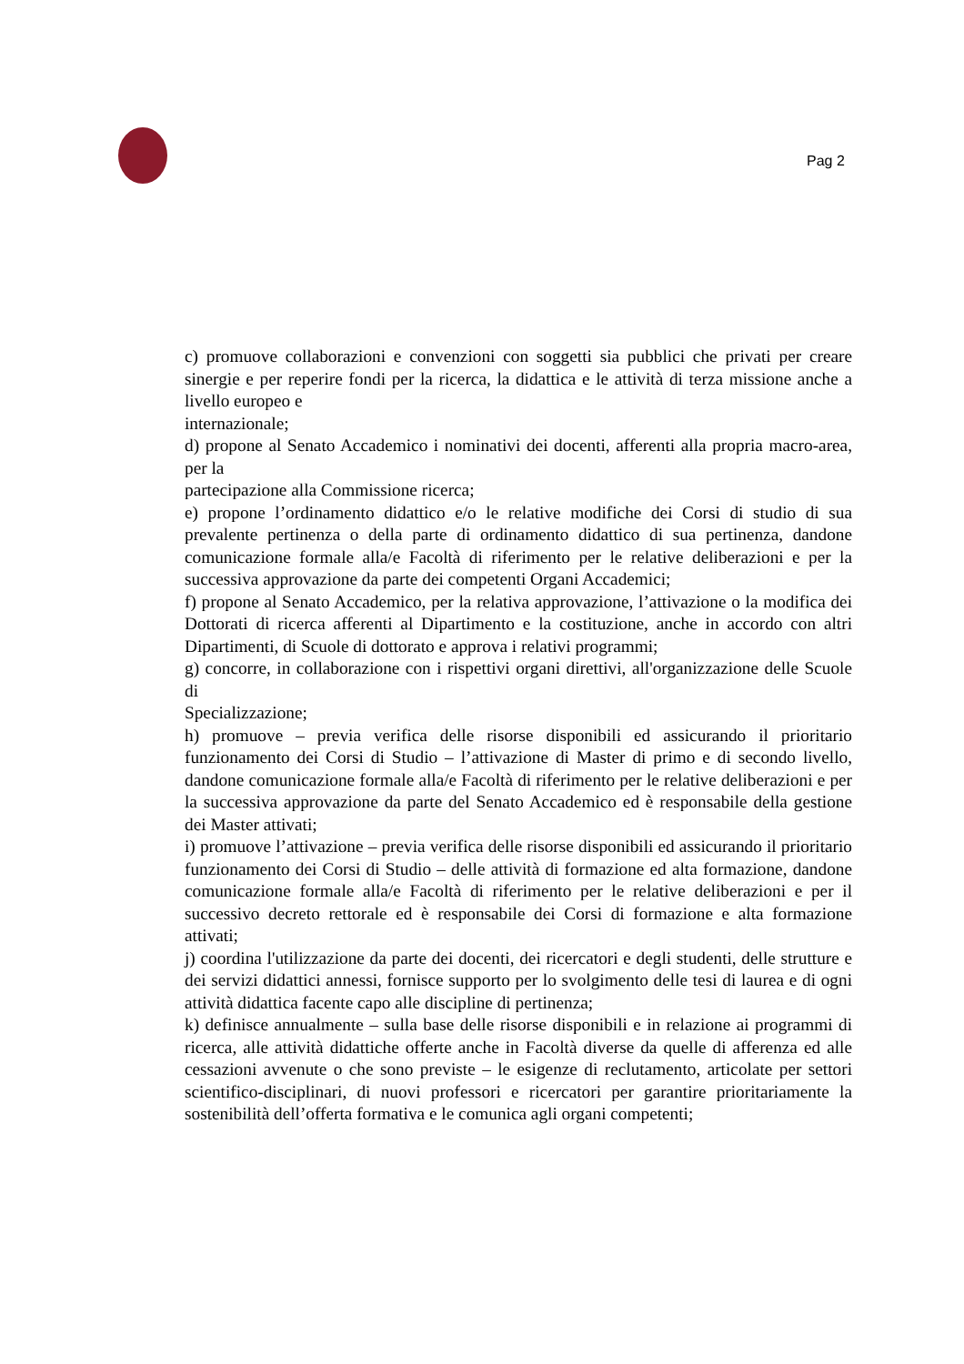Pag 2
c) promuove collaborazioni e convenzioni con soggetti sia pubblici che privati per creare sinergie e per reperire fondi per la ricerca, la didattica e le attività di terza missione anche a livello europeo e
internazionale;
d) propone al Senato Accademico i nominativi dei docenti, afferenti alla propria macro-area, per la
partecipazione alla Commissione ricerca;
e) propone l’ordinamento didattico e/o le relative modifiche dei Corsi di studio di sua prevalente pertinenza o della parte di ordinamento didattico di sua pertinenza, dandone comunicazione formale alla/e Facoltà di riferimento per le relative deliberazioni e per la successiva approvazione da parte dei competenti Organi Accademici;
f) propone al Senato Accademico, per la relativa approvazione, l’attivazione o la modifica dei Dottorati di ricerca afferenti al Dipartimento e la costituzione, anche in accordo con altri Dipartimenti, di Scuole di dottorato e approva i relativi programmi;
g) concorre, in collaborazione con i rispettivi organi direttivi, all'organizzazione delle Scuole di
Specializzazione;
h) promuove – previa verifica delle risorse disponibili ed assicurando il prioritario funzionamento dei Corsi di Studio – l’attivazione di Master di primo e di secondo livello, dandone comunicazione formale alla/e Facoltà di riferimento per le relative deliberazioni e per la successiva approvazione da parte del Senato Accademico ed è responsabile della gestione dei Master attivati;
i) promuove l’attivazione – previa verifica delle risorse disponibili ed assicurando il prioritario funzionamento dei Corsi di Studio – delle attività di formazione ed alta formazione, dandone comunicazione formale alla/e Facoltà di riferimento per le relative deliberazioni e per il successivo decreto rettorale ed è responsabile dei Corsi di formazione e alta formazione attivati;
j) coordina l'utilizzazione da parte dei docenti, dei ricercatori e degli studenti, delle strutture e dei servizi didattici annessi, fornisce supporto per lo svolgimento delle tesi di laurea e di ogni attività didattica facente capo alle discipline di pertinenza;
k) definisce annualmente – sulla base delle risorse disponibili e in relazione ai programmi di ricerca, alle attività didattiche offerte anche in Facoltà diverse da quelle di afferenza ed alle cessazioni avvenute o che sono previste – le esigenze di reclutamento, articolate per settori scientifico-disciplinari, di nuovi professori e ricercatori per garantire prioritariamente la sostenibilità dell’offerta formativa e le comunica agli organi competenti;